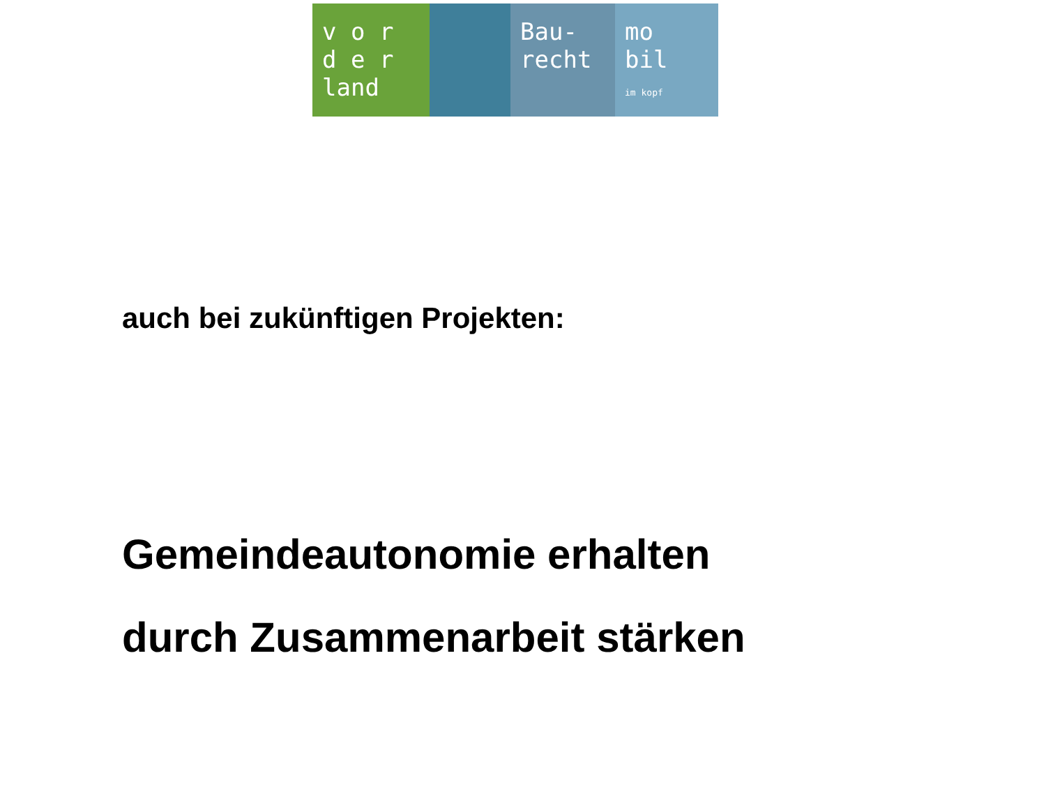v o r
d e r
land
Bau-
recht
mo
bil
im kopf
auch bei zukünftigen Projekten:
Gemeindeautonomie erhalten
durch Zusammenarbeit stärken